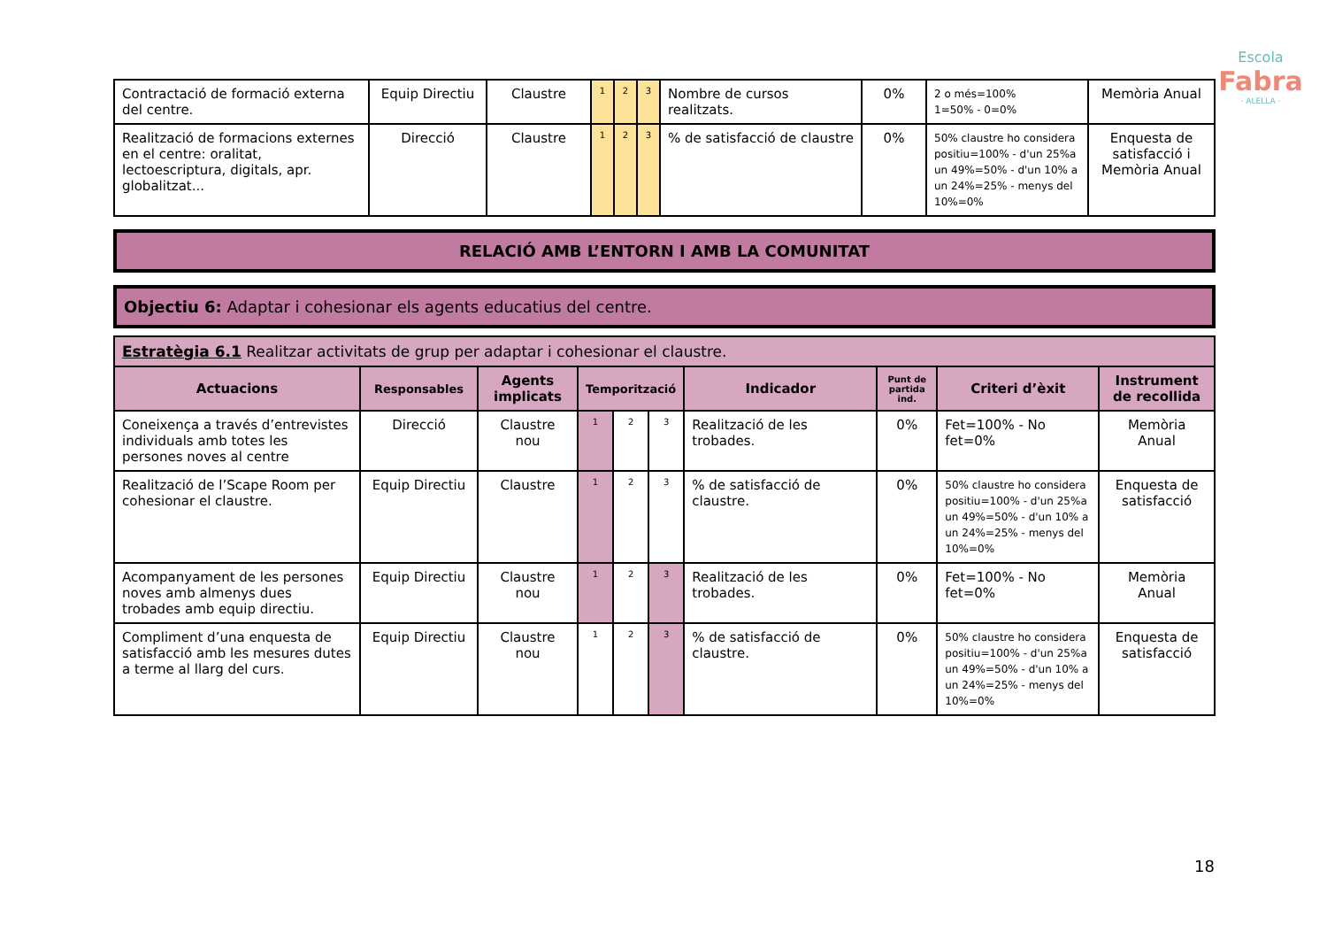Escola
Fabra
· ALELLA ·
| Contractació de formació externa del centre. | Equip Directiu | Claustre | 1 | 2 | 3 | Nombre de cursos realitzats. | 0% | 2 o més=100% 1=50% - 0=0% | Memòria Anual |
| Realització de formacions externes en el centre: oralitat, lectoescriptura, digitals, apr. globalitzat... | Direcció | Claustre | 1 | 2 | 3 | % de satisfacció de claustre | 0% | 50% claustre ho considera positiu=100% - d'un 25%a un 49%=50% - d'un 10% a un 24%=25% - menys del 10%=0% | Enquesta de satisfacció i Memòria Anual |
RELACIÓ AMB L’ENTORN I AMB LA COMUNITAT
Objectiu 6: Adaptar i cohesionar els agents educatius del centre.
| Estratègia 6.1 Realitzar activitats de grup per adaptar i cohesionar el claustre. | | | | | | | | | |
| Actuacions | Responsables | Agents implicats | Temporització | | | Indicador | Punt de partida ind. | Criteri d’èxit | Instrument de recollida |
| Coneixença a través d’entrevistes individuals amb totes les persones noves al centre | Direcció | Claustre nou | 1 | 2 | 3 | Realització de les trobades. | 0% | Fet=100% - No fet=0% | Memòria Anual |
| Realització de l’Scape Room per cohesionar el claustre. | Equip Directiu | Claustre | 1 | 2 | 3 | % de satisfacció de claustre. | 0% | 50% claustre ho considera positiu=100% - d'un 25%a un 49%=50% - d'un 10% a un 24%=25% - menys del 10%=0% | Enquesta de satisfacció |
| Acompanyament de les persones noves amb almenys dues trobades amb equip directiu. | Equip Directiu | Claustre nou | 1 | 2 | 3 | Realització de les trobades. | 0% | Fet=100% - No fet=0% | Memòria Anual |
| Compliment d’una enquesta de satisfacció amb les mesures dutes a terme al llarg del curs. | Equip Directiu | Claustre nou | 1 | 2 | 3 | % de satisfacció de claustre. | 0% | 50% claustre ho considera positiu=100% - d'un 25%a un 49%=50% - d'un 10% a un 24%=25% - menys del 10%=0% | Enquesta de satisfacció |
18